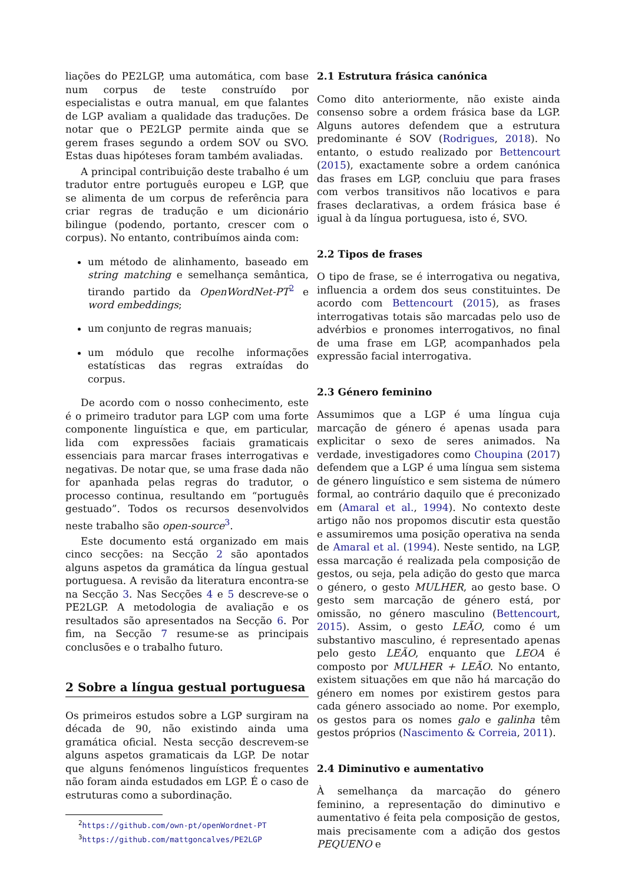liações do PE2LGP, uma automática, com base num corpus de teste construído por especialistas e outra manual, em que falantes de LGP avaliam a qualidade das traduções. De notar que o PE2LGP permite ainda que se gerem frases segundo a ordem SOV ou SVO. Estas duas hipóteses foram também avaliadas.
A principal contribuição deste trabalho é um tradutor entre português europeu e LGP, que se alimenta de um corpus de referência para criar regras de tradução e um dicionário bilingue (podendo, portanto, crescer com o corpus). No entanto, contribuímos ainda com:
um método de alinhamento, baseado em string matching e semelhança semântica, tirando partido da OpenWordNet-PT<sup>2</sup> e word embeddings;
um conjunto de regras manuais;
um módulo que recolhe informações estatísticas das regras extraídas do corpus.
De acordo com o nosso conhecimento, este é o primeiro tradutor para LGP com uma forte componente linguística e que, em particular, lida com expressões faciais gramaticais essenciais para marcar frases interrogativas e negativas. De notar que, se uma frase dada não for apanhada pelas regras do tradutor, o processo continua, resultando em “português gestuado”. Todos os recursos desenvolvidos neste trabalho são open-source<sup>3</sup>.
Este documento está organizado em mais cinco secções: na Secção 2 são apontados alguns aspetos da gramática da língua gestual portuguesa. A revisão da literatura encontra-se na Secção 3. Nas Secções 4 e 5 descreve-se o PE2LGP. A metodologia de avaliação e os resultados são apresentados na Secção 6. Por fim, na Secção 7 resume-se as principais conclusões e o trabalho futuro.
2 Sobre a língua gestual portuguesa
Os primeiros estudos sobre a LGP surgiram na década de 90, não existindo ainda uma gramática oficial. Nesta secção descrevem-se alguns aspetos gramaticais da LGP. De notar que alguns fenómenos linguísticos frequentes não foram ainda estudados em LGP. É o caso de estruturas como a subordinação.
<sup>2</sup> https://github.com/own-pt/openWordnet-PT
<sup>3</sup> https://github.com/mattgoncalves/PE2LGP
2.1 Estrutura frásica canónica
Como dito anteriormente, não existe ainda consenso sobre a ordem frásica base da LGP. Alguns autores defendem que a estrutura predominante é SOV (Rodrigues, 2018). No entanto, o estudo realizado por Bettencourt (2015), exactamente sobre a ordem canónica das frases em LGP, concluiu que para frases com verbos transitivos não locativos e para frases declarativas, a ordem frásica base é igual à da língua portuguesa, isto é, SVO.
2.2 Tipos de frases
O tipo de frase, se é interrogativa ou negativa, influencia a ordem dos seus constituintes. De acordo com Bettencourt (2015), as frases interrogativas totais são marcadas pelo uso de advérbios e pronomes interrogativos, no final de uma frase em LGP, acompanhados pela expressão facial interrogativa.
2.3 Género feminino
Assumimos que a LGP é uma língua cuja marcação de género é apenas usada para explicitar o sexo de seres animados. Na verdade, investigadores como Choupina (2017) defendem que a LGP é uma língua sem sistema de género linguístico e sem sistema de número formal, ao contrário daquilo que é preconizado em (Amaral et al., 1994). No contexto deste artigo não nos propomos discutir esta questão e assumiremos uma posição operativa na senda de Amaral et al. (1994). Neste sentido, na LGP, essa marcação é realizada pela composição de gestos, ou seja, pela adição do gesto que marca o género, o gesto MULHER, ao gesto base. O gesto sem marcação de género está, por omissão, no género masculino (Bettencourt, 2015). Assim, o gesto LEÃO, como é um substantivo masculino, é representado apenas pelo gesto LEÃO, enquanto que LEOA é composto por MULHER + LEÃO. No entanto, existem situações em que não há marcação do género em nomes por existirem gestos para cada género associado ao nome. Por exemplo, os gestos para os nomes galo e galinha têm gestos próprios (Nascimento & Correia, 2011).
2.4 Diminutivo e aumentativo
À semelhança da marcação do género feminino, a representação do diminutivo e aumentativo é feita pela composição de gestos, mais precisamente com a adição dos gestos PEQUENO e